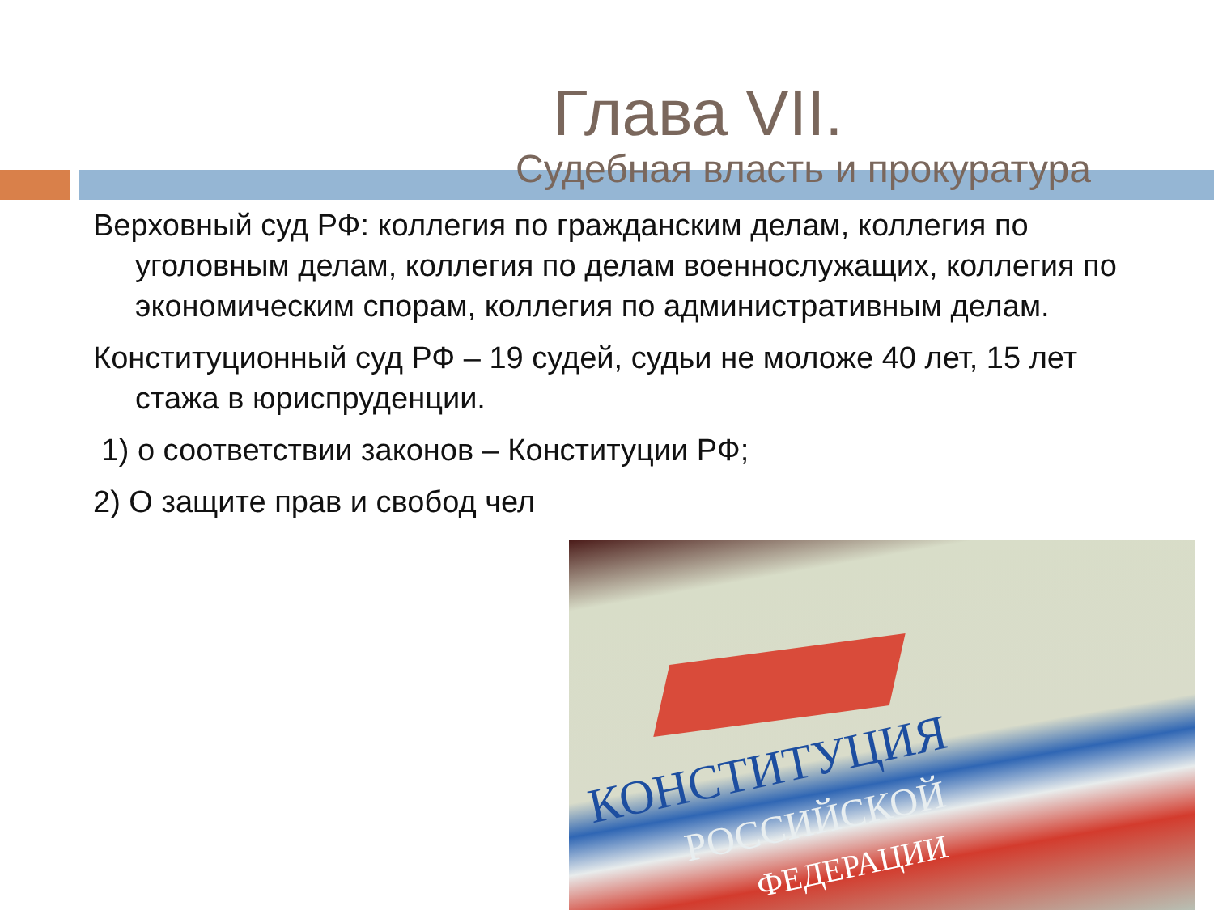Глава VII.
Судебная власть и прокуратура
Верховный суд РФ: коллегия по гражданским делам, коллегия по уголовным делам, коллегия по делам военнослужащих, коллегия по экономическим спорам, коллегия по административным делам.
Конституционный суд РФ – 19 судей, судьи не моложе 40 лет, 15 лет стажа в юриспруденции.
1) о соответствии законов – Конституции РФ;
2) О защите прав и свобод чел
КОНСТИТУЦИЯ
РОССИЙСКОЙ
ФЕДЕРАЦИИ